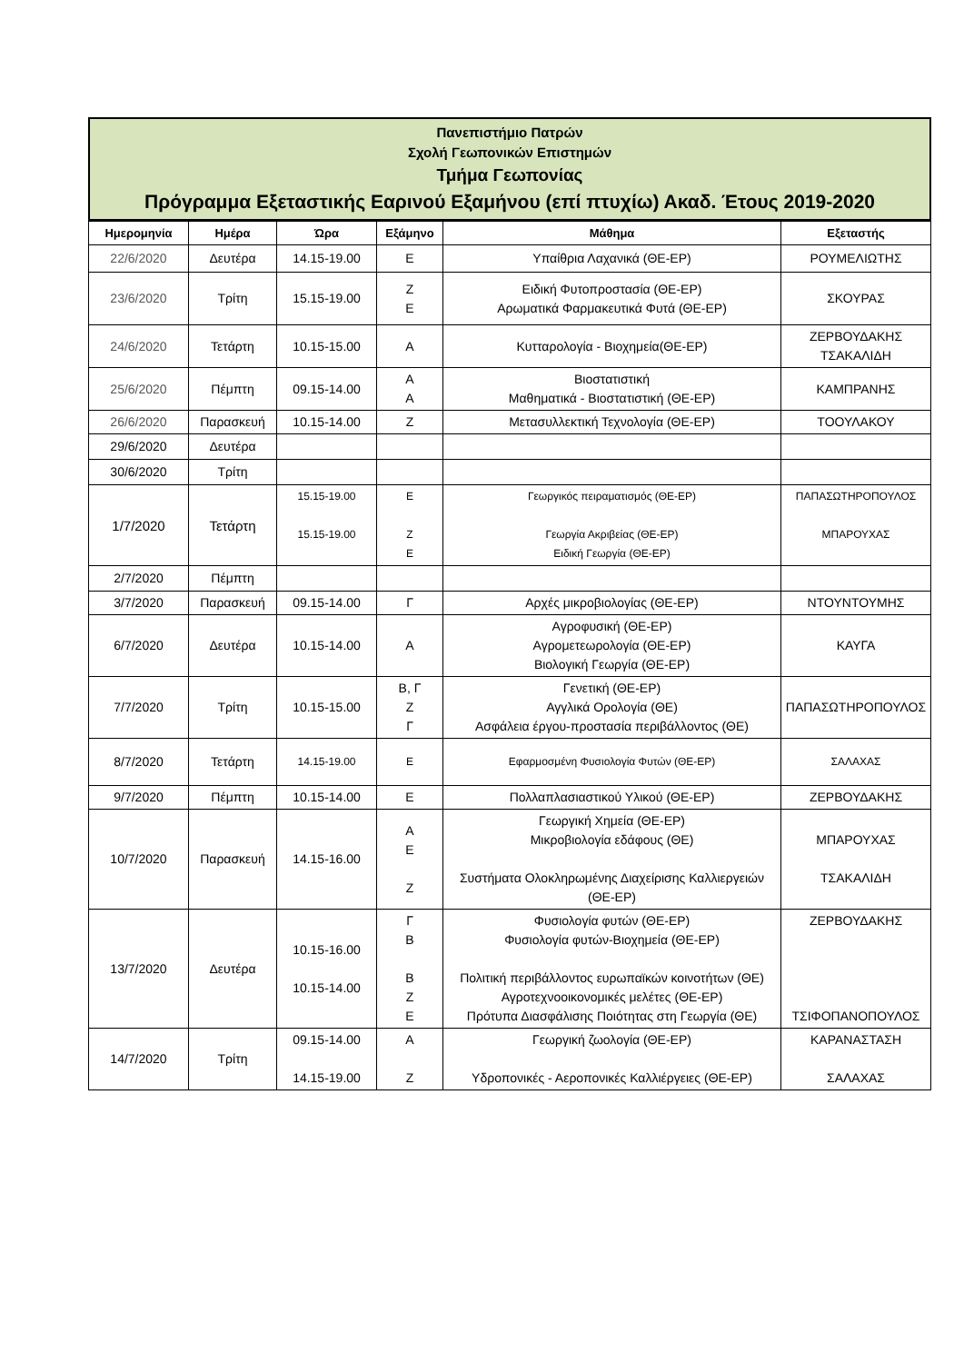Πανεπιστήμιο Πατρών
Σχολή Γεωπονικών Επιστημών
Τμήμα Γεωπονίας
Πρόγραμμα Εξεταστικής Εαρινού Εξαμήνου (επί πτυχίω) Ακαδ. Έτους 2019-2020
| Ημερομηνία | Ημέρα | Ώρα | Εξάμηνο | Μάθημα | Εξεταστής |
| --- | --- | --- | --- | --- | --- |
| 22/6/2020 | Δευτέρα | 14.15-19.00 | Ε | Υπαίθρια Λαχανικά (ΘΕ-ΕΡ) | ΡΟΥΜΕΛΙΩΤΗΣ |
| 23/6/2020 | Τρίτη | 15.15-19.00 | Ζ Ε | Ειδική Φυτοπροστασία (ΘΕ-ΕΡ) Αρωματικά Φαρμακευτικά Φυτά (ΘΕ-ΕΡ) | ΣΚΟΥΡΑΣ |
| 24/6/2020 | Τετάρτη | 10.15-15.00 | Α | Κυτταρολογία - Βιοχημεία(ΘΕ-ΕΡ) | ΖΕΡΒΟΥΔΑΚΗΣ ΤΣΑΚΑΛΙΔΗ |
| 25/6/2020 | Πέμπτη | 09.15-14.00 | Α Α | Βιοστατιστική Μαθηματικά - Βιοστατιστική (ΘΕ-ΕΡ) | ΚΑΜΠΡΑΝΗΣ |
| 26/6/2020 | Παρασκευή | 10.15-14.00 | Ζ | Μετασυλλεκτική Τεχνολογία (ΘΕ-ΕΡ) | ΤΟΟΥΛΑΚΟΥ |
| 29/6/2020 | Δευτέρα | | | | |
| 30/6/2020 | Τρίτη | | | | |
| 1/7/2020 | Τετάρτη | 15.15-19.00 15.15-19.00 | Ε Ζ Ε | Γεωργικός πειραματισμός (ΘΕ-ΕΡ) Γεωργία Ακριβείας (ΘΕ-ΕΡ) Ειδική Γεωργία (ΘΕ-ΕΡ) | ΠΑΠΑΣΩΤΗΡΟΠΟΥΛΟΣ ΜΠΑΡΟΥΧΑΣ |
| 2/7/2020 | Πέμπτη | | | | |
| 3/7/2020 | Παρασκευή | 09.15-14.00 | Γ | Αρχές μικροβιολογίας (ΘΕ-ΕΡ) | ΝΤΟΥΝΤΟΥΜΗΣ |
| 6/7/2020 | Δευτέρα | 10.15-14.00 | Α | Αγροφυσική (ΘΕ-ΕΡ) Αγρομετεωρολογία (ΘΕ-ΕΡ) Βιολογική Γεωργία (ΘΕ-ΕΡ) | ΚΑΥΓΑ |
| 7/7/2020 | Τρίτη | 10.15-15.00 | Β, Γ Ζ Γ | Γενετική (ΘΕ-ΕΡ) Αγγλικά Ορολογία (ΘΕ) Ασφάλεια έργου-προστασία περιβάλλοντος (ΘΕ) | ΠΑΠΑΣΩΤΗΡΟΠΟΥΛΟΣ |
| 8/7/2020 | Τετάρτη | 14.15-19.00 | Ε | Εφαρμοσμένη Φυσιολογία Φυτών (ΘΕ-ΕΡ) | ΣΑΛΑΧΑΣ |
| 9/7/2020 | Πέμπτη | 10.15-14.00 | Ε | Πολλαπλασιαστικού Υλικού (ΘΕ-ΕΡ) | ΖΕΡΒΟΥΔΑΚΗΣ |
| 10/7/2020 | Παρασκευή | 14.15-16.00 | Α Ε Ζ | Γεωργική Χημεία (ΘΕ-ΕΡ) Μικροβιολογία εδάφους (ΘΕ) Συστήματα Ολοκληρωμένης Διαχείρισης Καλλιεργειών (ΘΕ-ΕΡ) | ΜΠΑΡΟΥΧΑΣ ΤΣΑΚΑΛΙΔΗ |
| 13/7/2020 | Δευτέρα | 10.15-16.00 10.15-14.00 | Γ Β Β Ζ Ε | Φυσιολογία φυτών (ΘΕ-ΕΡ) Φυσιολογία φυτών-Βιοχημεία (ΘΕ-ΕΡ) Πολιτική περιβάλλοντος ευρωπαϊκών κοινοτήτων (ΘΕ) Αγροτεχνοοικονομικές μελέτες (ΘΕ-ΕΡ) Πρότυπα Διασφάλισης Ποιότητας στη Γεωργία (ΘΕ) | ΖΕΡΒΟΥΔΑΚΗΣ ΤΣΙΦΟΠΑΝΟΠΟΥΛΟΣ |
| 14/7/2020 | Τρίτη | 09.15-14.00 14.15-19.00 | Α Ζ | Γεωργική ζωολογία (ΘΕ-ΕΡ) Υδροπονικές - Αεροπονικές Καλλιέργειες (ΘΕ-ΕΡ) | ΚΑΡΑΝΑΣΤΑΣΗ ΣΑΛΑΧΑΣ |